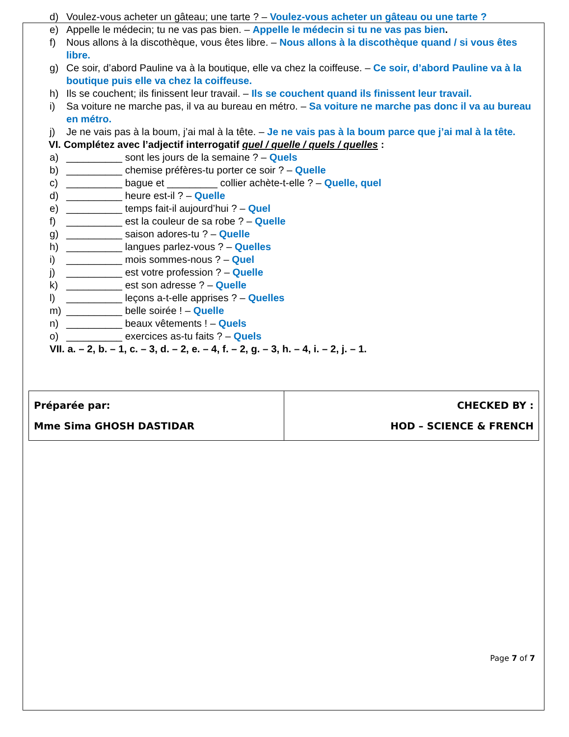d) Voulez-vous acheter un gâteau; une tarte ? – Voulez-vous acheter un gâteau ou une tarte ?
e) Appelle le médecin; tu ne vas pas bien. – Appelle le médecin si tu ne vas pas bien.
f) Nous allons à la discothèque, vous êtes libre. – Nous allons à la discothèque quand / si vous êtes libre.
g) Ce soir, d’abord Pauline va à la boutique, elle va chez la coiffeuse. – Ce soir, d’abord Pauline va à la boutique puis elle va chez la coiffeuse.
h) Ils se couchent; ils finissent leur travail. – Ils se couchent quand ils finissent leur travail.
i) Sa voiture ne marche pas, il va au bureau en métro. – Sa voiture ne marche pas donc il va au bureau en métro.
j) Je ne vais pas à la boum, j’ai mal à la tête. – Je ne vais pas à la boum parce que j’ai mal à la tête.
VI. Complétez avec l’adjectif interrogatif quel / quelle / quels / quelles :
a) __________ sont les jours de la semaine ? – Quels
b) __________ chemise préfères-tu porter ce soir ? – Quelle
c) __________ bague et _________ collier achète-t-elle ? – Quelle, quel
d) __________ heure est-il ? – Quelle
e) __________ temps fait-il aujourd’hui ? – Quel
f) __________ est la couleur de sa robe ? – Quelle
g) __________ saison adores-tu ? – Quelle
h) __________ langues parlez-vous ? – Quelles
i) __________ mois sommes-nous ? – Quel
j) __________ est votre profession ? – Quelle
k) __________ est son adresse ? – Quelle
l) __________ leçons a-t-elle apprises ? – Quelles
m) __________ belle soirée ! – Quelle
n) __________ beaux vêtements ! – Quels
o) __________ exercices as-tu faits ? – Quels
VII. a. – 2, b. – 1, c. – 3, d. – 2, e. – 4, f. – 2, g. – 3, h. – 4, i. – 2, j. – 1.
| Préparée par: Mme Sima GHOSH DASTIDAR | CHECKED BY : HOD – SCIENCE & FRENCH |
Page 7 of 7